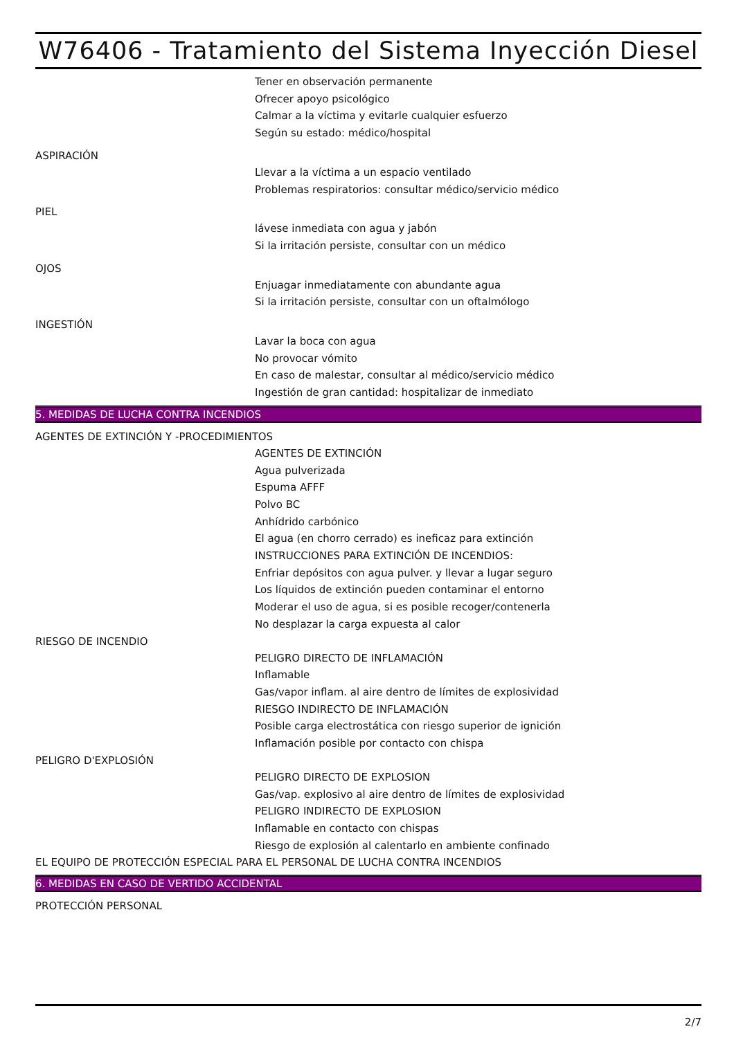W76406 - Tratamiento del Sistema Inyección Diesel
Tener en observación permanente
Ofrecer apoyo psicológico
Calmar a la víctima y evitarle cualquier esfuerzo
Según su estado: médico/hospital
ASPIRACIÓN
Llevar a la víctima a un espacio ventilado
Problemas respiratorios: consultar médico/servicio médico
PIEL
lávese inmediata con agua y jabón
Si la irritación persiste, consultar con un médico
OJOS
Enjuagar inmediatamente con abundante agua
Si la irritación persiste, consultar con un oftalmólogo
INGESTIÓN
Lavar la boca con agua
No provocar vómito
En caso de malestar, consultar al médico/servicio médico
Ingestión de gran cantidad: hospitalizar de inmediato
5. MEDIDAS DE LUCHA CONTRA INCENDIOS
AGENTES DE EXTINCIÓN Y -PROCEDIMIENTOS
AGENTES DE EXTINCIÓN
Agua pulverizada
Espuma AFFF
Polvo BC
Anhídrido carbónico
El agua (en chorro cerrado) es ineficaz para extinción
INSTRUCCIONES PARA EXTINCIÓN DE INCENDIOS:
Enfriar depósitos con agua pulver. y llevar a lugar seguro
Los líquidos de extinción pueden contaminar el entorno
Moderar el uso de agua, si es posible recoger/contenerla
No desplazar la carga expuesta al calor
RIESGO DE INCENDIO
PELIGRO DIRECTO DE INFLAMACIÓN
Inflamable
Gas/vapor inflam. al aire dentro de límites de explosividad
RIESGO INDIRECTO DE INFLAMACIÓN
Posible carga electrostática con riesgo superior de ignición
Inflamación posible por contacto con chispa
PELIGRO D'EXPLOSIÓN
PELIGRO DIRECTO DE EXPLOSION
Gas/vap. explosivo al aire dentro de límites de explosividad
PELIGRO INDIRECTO DE EXPLOSION
Inflamable en contacto con chispas
Riesgo de explosión al calentarlo en ambiente confinado
EL EQUIPO DE PROTECCIÓN ESPECIAL PARA EL PERSONAL DE LUCHA CONTRA INCENDIOS
6. MEDIDAS EN CASO DE VERTIDO ACCIDENTAL
PROTECCIÓN PERSONAL
2/7